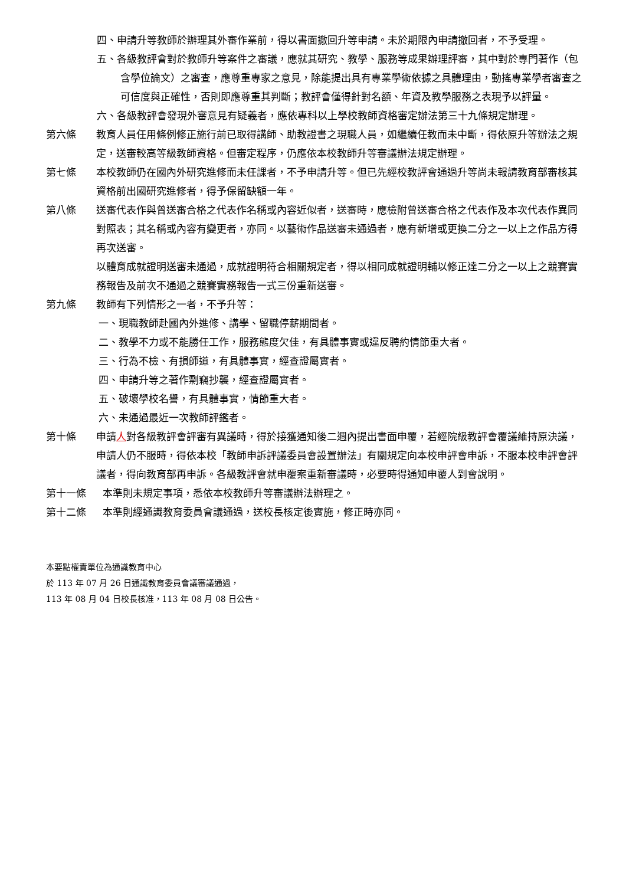四、申請升等教師於辦理其外審作業前，得以書面撤回升等申請。未於期限內申請撤回者，不予受理。
五、各級教評會對於教師升等案件之審議，應就其研究、教學、服務等成果辦理評審，其中對於專門著作（包含學位論文）之審查，應尊重專家之意見，除能提出具有專業學術依據之具體理由，動搖專業學者審查之可信度與正確性，否則即應尊重其判斷；教評會僅得針對名額、年資及教學服務之表現予以評量。
六、各級教評會發現外審意見有疑義者，應依專科以上學校教師資格審定辦法第三十九條規定辦理。
第六條 教育人員任用條例修正施行前已取得講師、助教證書之現職人員，如繼續任教而未中斷，得依原升等辦法之規定，送審較高等級教師資格。但審定程序，仍應依本校教師升等審議辦法規定辦理。
第七條 本校教師仍在國內外研究進修而未任課者，不予申請升等。但已先經校教評會通過升等尚未報請教育部審核其資格前出國研究進修者，得予保留缺額一年。
第八條 送審代表作與曾送審合格之代表作名稱或內容近似者，送審時，應檢附曾送審合格之代表作及本次代表作異同對照表；其名稱或內容有變更者，亦同。以藝術作品送審未通過者，應有新增或更換二分之一以上之作品方得再次送審。
以體育成就證明送審未通過，成就證明符合相關規定者，得以相同成就證明輔以修正達二分之一以上之競賽實務報告及前次不通過之競賽實務報告一式三份重新送審。
第九條 教師有下列情形之一者，不予升等：
一、現職教師赴國內外進修、講學、留職停薪期間者。
二、教學不力或不能勝任工作，服務態度欠佳，有具體事實或違反聘約情節重大者。
三、行為不檢、有損師道，有具體事實，經查證屬實者。
四、申請升等之著作剽竊抄襲，經查證屬實者。
五、破壞學校名譽，有具體事實，情節重大者。
六、未通過最近一次教師評鑑者。
第十條 申請人對各級教評會評審有異議時，得於接獲通知後二週內提出書面申覆，若經院級教評會覆議維持原決議，申請人仍不服時，得依本校「教師申訴評議委員會設置辦法」有關規定向本校申評會申訴，不服本校申評會評議者，得向教育部再申訴。各級教評會就申覆案重新審議時，必要時得通知申覆人到會說明。
第十一條 本準則未規定事項，悉依本校教師升等審議辦法辦理之。
第十二條 本準則經通識教育委員會議通過，送校長核定後實施，修正時亦同。
本要點權責單位為通識教育中心
於 113 年 07 月 26 日通識教育委員會議審議通過，
113 年 08 月 04 日校長核准，113 年 08 月 08 日公告。